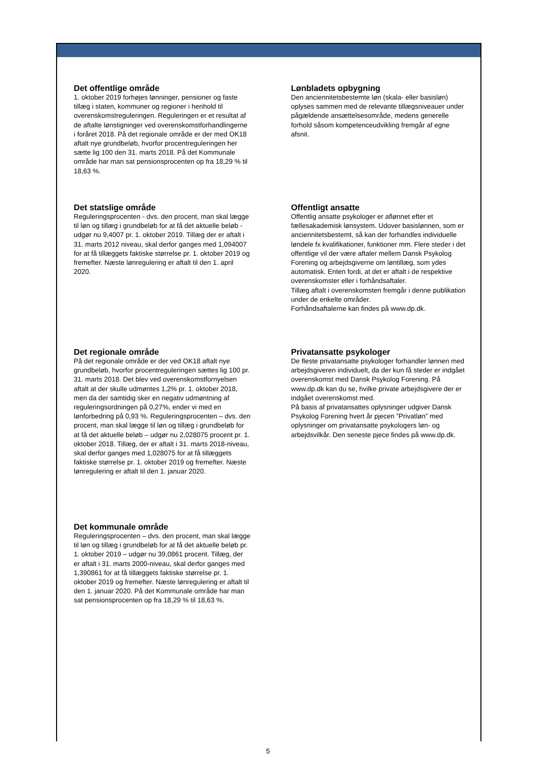Det offentlige område
1. oktober 2019 forhøjes lønninger, pensioner og faste tillæg i staten, kommuner og regioner i henhold til overenskomstreguleringen. Reguleringen er et resultat af de aftalte lønstigninger ved overenskomstforhandlingerne i foråret 2018. På det regionale område er der med OK18 aftalt nye grundbeløb, hvorfor procentreguleringen her sætte lig 100 den 31. marts 2018. På det Kommunale område har man sat pensionsprocenten op fra 18,29 % til 18,63 %.
Det statslige område
Reguleringsprocenten - dvs. den procent, man skal lægge til løn og tillæg i grundbeløb for at få det aktuelle beløb - udgør nu 9,4007 pr. 1. oktober 2019. Tillæg der er aftalt i 31. marts 2012 niveau, skal derfor ganges med 1,094007 for at få tillæggets faktiske størrelse pr. 1. oktober 2019 og fremefter. Næste lønregulering er aftalt til den 1. april 2020.
Det regionale område
På det regionale område er der ved OK18 aftalt nye grundbeløb, hvorfor procentreguleringen sættes lig 100 pr. 31. marts 2018. Det blev ved overenskomstfornyelsen aftalt at der skulle udmøntes 1,2% pr. 1. oktober 2018, men da der samtidig sker en negativ udmøntning af reguleringsordningen på 0,27%, ender vi med en lønforbedring på 0,93 %. Reguleringsprocenten – dvs. den procent, man skal lægge til løn og tillæg i grundbeløb for at få det aktuelle beløb – udgør nu 2,028075 procent pr. 1. oktober 2018. Tillæg, der er aftalt i 31. marts 2018-niveau, skal derfor ganges med 1,028075 for at få tillæggets faktiske størrelse pr. 1. oktober 2019 og fremefter. Næste lønregulering er aftalt til den 1. januar 2020.
Det kommunale område
Reguleringsprocenten – dvs. den procent, man skal lægge til løn og tillæg i grundbeløb for at få det aktuelle beløb pr. 1. oktober 2019 – udgør nu 39,0861 procent. Tillæg, der er aftalt i 31. marts 2000-niveau, skal derfor ganges med 1,390861 for at få tillæggets faktiske størrelse pr. 1. oktober 2019 og fremefter. Næste lønregulering er aftalt til den 1. januar 2020. På det Kommunale område har man sat pensionsprocenten op fra 18,29 % til 18,63 %.
Lønbladets opbygning
Den anciennitetsbestemte løn (skala- eller basisløn) oplyses sammen med de relevante tillægsniveauer under pågældende ansættelsesområde, medens generelle forhold såsom kompetenceudvikling fremgår af egne afsnit.
Offentligt ansatte
Offentlig ansatte psykologer er aflønnet efter et fællesakademisk lønsystem. Udover basislønnen, som er anciennitetsbestemt, så kan der forhandles individuelle løndele fx kvalifikationer, funktioner mm. Flere steder i det offentlige vil der være aftaler mellem Dansk Psykolog Forening og arbejdsgiverne om løntillæg, som ydes automatisk. Enten fordi, at det er aftalt i de respektive overenskomster eller i forhåndsaftaler.
Tillæg aftalt i overenskomsten fremgår i denne publikation under de enkelte områder.
Forhåndsaftalerne kan findes på www.dp.dk.
Privatansatte psykologer
De fleste privatansatte psykologer forhandler lønnen med arbejdsgiveren individuelt, da der kun få steder er indgået overenskomst med Dansk Psykolog Forening. På www.dp.dk kan du se, hvilke private arbejdsgivere der er indgået overenskomst med.
På basis af privatansattes oplysninger udgiver Dansk Psykolog Forening hvert år pjecen ”Privatløn” med oplysninger om privatansatte psykologers løn- og arbejdsvilkår. Den seneste pjece findes på www.dp.dk.
5